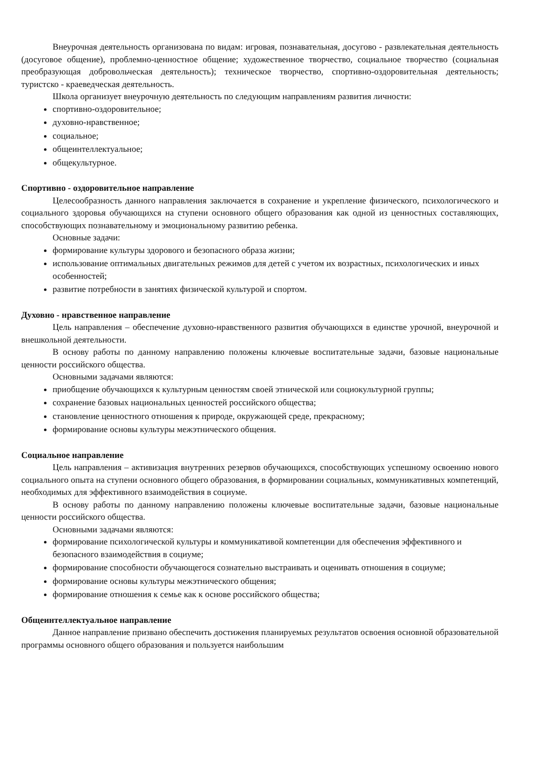Внеурочная деятельность организована по видам: игровая, познавательная, досугово - развлекательная деятельность (досуговое общение), проблемно-ценностное общение; художественное творчество, социальное творчество (социальная преобразующая добровольческая деятельность); техническое творчество, спортивно-оздоровительная деятельность; туристско - краеведческая деятельность.
Школа организует внеурочную деятельность по следующим направлениям развития личности:
спортивно-оздоровительное;
духовно-нравственное;
социальное;
общеинтеллектуальное;
общекультурное.
Спортивно - оздоровительное направление
Целесообразность данного направления заключается в сохранение и укрепление физического, психологического и социального здоровья обучающихся на ступени основного общего образования как одной из ценностных составляющих, способствующих познавательному и эмоциональному развитию ребенка.
Основные задачи:
формирование культуры здорового и безопасного образа жизни;
использование оптимальных двигательных режимов для детей с учетом их возрастных, психологических и иных особенностей;
развитие потребности в занятиях физической культурой и спортом.
Духовно - нравственное направление
Цель направления – обеспечение духовно-нравственного развития обучающихся в единстве урочной, внеурочной и внешкольной деятельности.
В основу работы по данному направлению положены ключевые воспитательные задачи, базовые национальные ценности российского общества.
Основными задачами являются:
приобщение обучающихся к культурным ценностям своей этнической или социокультурной группы;
сохранение базовых национальных ценностей российского общества;
становление ценностного отношения к природе, окружающей среде, прекрасному;
формирование основы культуры межэтнического общения.
Социальное направление
Цель направления – активизация внутренних резервов обучающихся, способствующих успешному освоению нового социального опыта на ступени основного общего образования, в формировании социальных, коммуникативных компетенций, необходимых для эффективного взаимодействия в социуме.
В основу работы по данному направлению положены ключевые воспитательные задачи, базовые национальные ценности российского общества.
Основными задачами являются:
формирование психологической культуры и коммуникативой компетенции для обеспечения эффективного и безопасного взаимодействия в социуме;
формирование способности обучающегося сознательно выстраивать и оценивать отношения в социуме;
формирование основы культуры межэтнического общения;
формирование отношения к семье как к основе российского общества;
Общеинтеллектуальное направление
Данное направление призвано обеспечить достижения планируемых результатов освоения основной образовательной программы основного общего образования и пользуется наибольшим